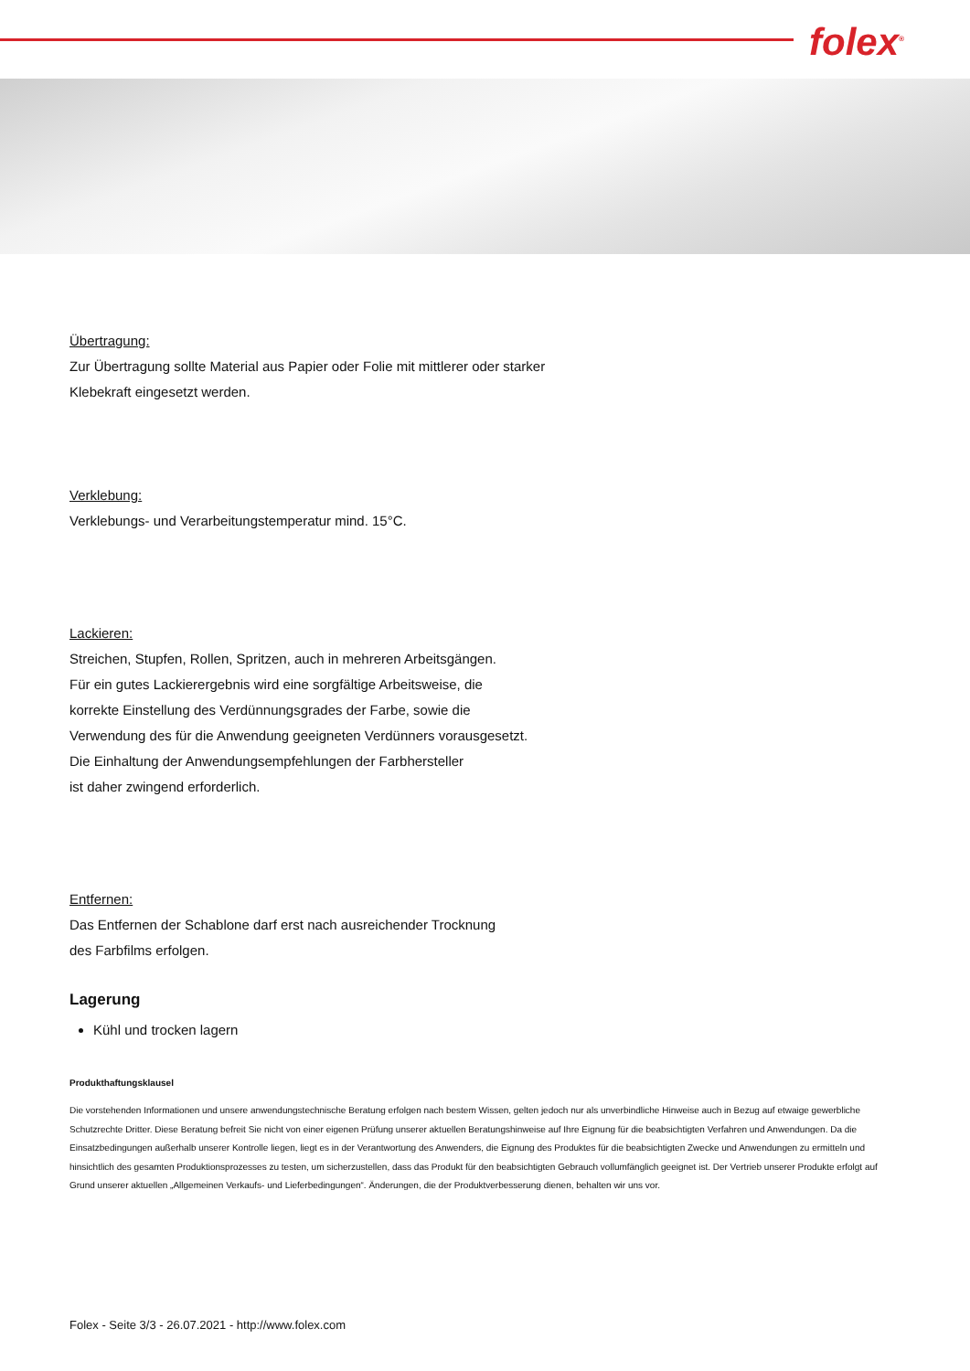folex<sup>®</sup>
Übertragung:
Zur Übertragung sollte Material aus Papier oder Folie mit mittlerer oder starker
Klebekraft eingesetzt werden.
Verklebung:
Verklebungs- und Verarbeitungstemperatur mind. 15°C.
Lackieren:
Streichen, Stupfen, Rollen, Spritzen, auch in mehreren Arbeitsgängen.
Für ein gutes Lackierergebnis wird eine sorgfältige Arbeitsweise, die
korrekte Einstellung des Verdünnungsgrades der Farbe, sowie die
Verwendung des für die Anwendung geeigneten Verdünners vorausgesetzt.
Die Einhaltung der Anwendungsempfehlungen der Farbhersteller
ist daher zwingend erforderlich.
Entfernen:
Das Entfernen der Schablone darf erst nach ausreichender Trocknung
des Farbfilms erfolgen.
Lagerung
Kühl und trocken lagern
Produkthaftungsklausel
Die vorstehenden Informationen und unsere anwendungstechnische Beratung erfolgen nach bestem Wissen, gelten jedoch nur als unverbindliche Hinweise auch in Bezug auf etwaige gewerbliche Schutzrechte Dritter. Diese Beratung befreit Sie nicht von einer eigenen Prüfung unserer aktuellen Beratungshinweise auf Ihre Eignung für die beabsichtigten Verfahren und Anwendungen. Da die Einsatzbedingungen außerhalb unserer Kontrolle liegen, liegt es in der Verantwortung des Anwenders, die Eignung des Produktes für die beabsichtigten Zwecke und Anwendungen zu ermitteln und hinsichtlich des gesamten Produktionsprozesses zu testen, um sicherzustellen, dass das Produkt für den beabsichtigten Gebrauch vollumfänglich geeignet ist. Der Vertrieb unserer Produkte erfolgt auf Grund unserer aktuellen „Allgemeinen Verkaufs- und Lieferbedingungen“. Änderungen, die der Produktverbesserung dienen, behalten wir uns vor.
Folex - Seite 3/3 - 26.07.2021 - http://www.folex.com